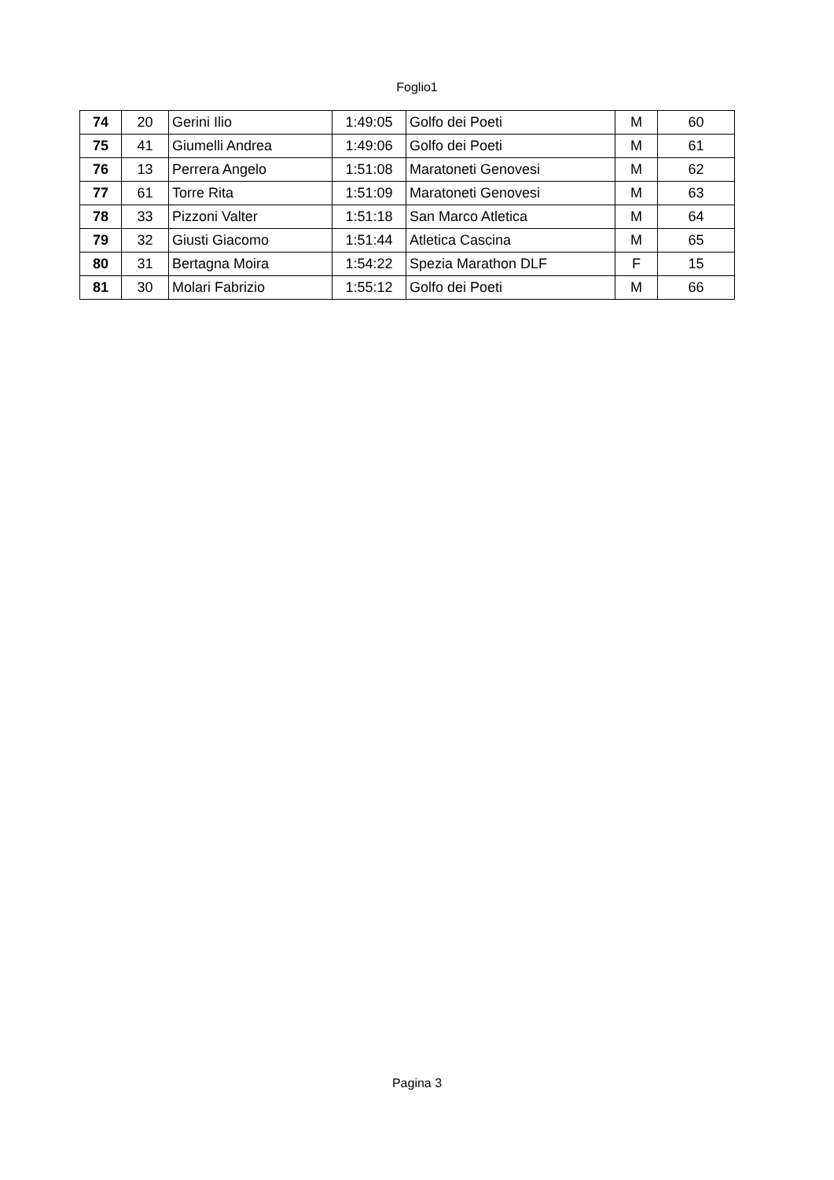Foglio1
| 74 | 20 | Gerini Ilio | 1:49:05 | Golfo dei Poeti | M | 60 |
| 75 | 41 | Giumelli Andrea | 1:49:06 | Golfo dei Poeti | M | 61 |
| 76 | 13 | Perrera Angelo | 1:51:08 | Maratoneti Genovesi | M | 62 |
| 77 | 61 | Torre Rita | 1:51:09 | Maratoneti Genovesi | M | 63 |
| 78 | 33 | Pizzoni Valter | 1:51:18 | San Marco Atletica | M | 64 |
| 79 | 32 | Giusti Giacomo | 1:51:44 | Atletica Cascina | M | 65 |
| 80 | 31 | Bertagna Moira | 1:54:22 | Spezia Marathon DLF | F | 15 |
| 81 | 30 | Molari Fabrizio | 1:55:12 | Golfo dei Poeti | M | 66 |
Pagina 3